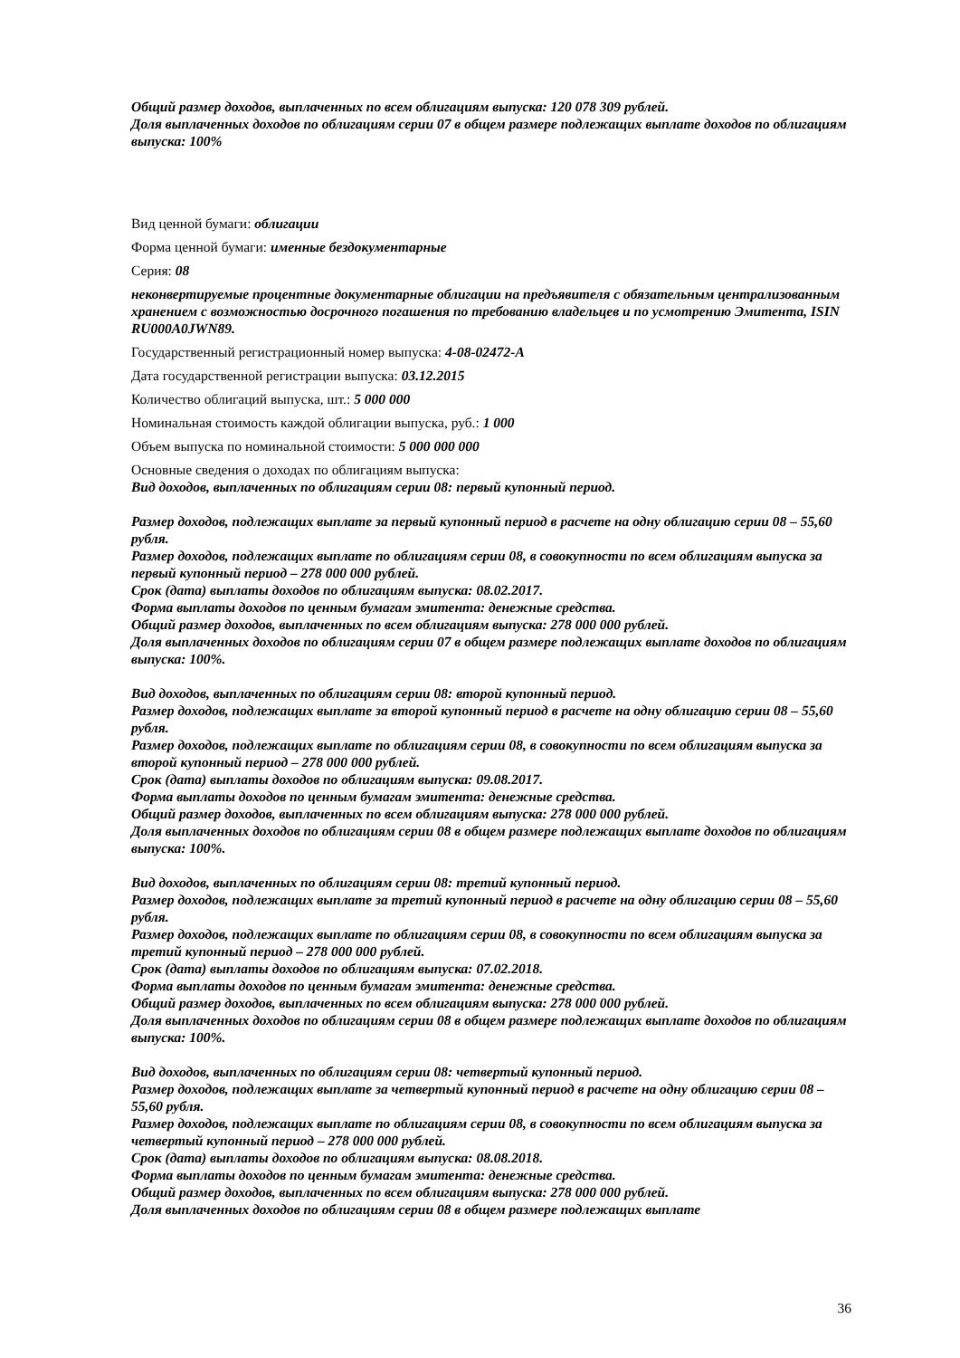Общий размер доходов, выплаченных по всем облигациям выпуска: 120 078 309 рублей.
Доля выплаченных доходов по облигациям серии 07 в общем размере подлежащих выплате доходов по облигациям выпуска: 100%
Вид ценной бумаги: облигации
Форма ценной бумаги: именные бездокументарные
Серия: 08
неконвертируемые процентные документарные облигации на предъявителя с обязательным централизованным хранением с возможностью досрочного погашения по требованию владельцев и по усмотрению Эмитента, ISIN RU000A0JWN89.
Государственный регистрационный номер выпуска: 4-08-02472-A
Дата государственной регистрации выпуска: 03.12.2015
Количество облигаций выпуска, шт.: 5 000 000
Номинальная стоимость каждой облигации выпуска, руб.: 1 000
Объем выпуска по номинальной стоимости: 5 000 000 000
Основные сведения о доходах по облигациям выпуска:
Вид доходов, выплаченных по облигациям серии 08: первый купонный период.
Размер доходов, подлежащих выплате за первый купонный период в расчете на одну облигацию серии 08 – 55,60 рубля.
Размер доходов, подлежащих выплате по облигациям серии 08, в совокупности по всем облигациям выпуска за первый купонный период – 278 000 000 рублей.
Срок (дата) выплаты доходов по облигациям выпуска: 08.02.2017.
Форма выплаты доходов по ценным бумагам эмитента: денежные средства.
Общий размер доходов, выплаченных по всем облигациям выпуска: 278 000 000 рублей.
Доля выплаченных доходов по облигациям серии 07 в общем размере подлежащих выплате доходов по облигациям выпуска: 100%.
Вид доходов, выплаченных по облигациям серии 08: второй купонный период.
Размер доходов, подлежащих выплате за второй купонный период в расчете на одну облигацию серии 08 – 55,60 рубля.
Размер доходов, подлежащих выплате по облигациям серии 08, в совокупности по всем облигациям выпуска за второй купонный период – 278 000 000 рублей.
Срок (дата) выплаты доходов по облигациям выпуска: 09.08.2017.
Форма выплаты доходов по ценным бумагам эмитента: денежные средства.
Общий размер доходов, выплаченных по всем облигациям выпуска: 278 000 000 рублей.
Доля выплаченных доходов по облигациям серии 08 в общем размере подлежащих выплате доходов по облигациям выпуска: 100%.
Вид доходов, выплаченных по облигациям серии 08: третий купонный период.
Размер доходов, подлежащих выплате за третий купонный период в расчете на одну облигацию серии 08 – 55,60 рубля.
Размер доходов, подлежащих выплате по облигациям серии 08, в совокупности по всем облигациям выпуска за третий купонный период – 278 000 000 рублей.
Срок (дата) выплаты доходов по облигациям выпуска: 07.02.2018.
Форма выплаты доходов по ценным бумагам эмитента: денежные средства.
Общий размер доходов, выплаченных по всем облигациям выпуска: 278 000 000 рублей.
Доля выплаченных доходов по облигациям серии 08 в общем размере подлежащих выплате доходов по облигациям выпуска: 100%.
Вид доходов, выплаченных по облигациям серии 08: четвертый купонный период.
Размер доходов, подлежащих выплате за четвертый купонный период в расчете на одну облигацию серии 08 – 55,60 рубля.
Размер доходов, подлежащих выплате по облигациям серии 08, в совокупности по всем облигациям выпуска за четвертый купонный период – 278 000 000 рублей.
Срок (дата) выплаты доходов по облигациям выпуска: 08.08.2018.
Форма выплаты доходов по ценным бумагам эмитента: денежные средства.
Общий размер доходов, выплаченных по всем облигациям выпуска: 278 000 000 рублей.
Доля выплаченных доходов по облигациям серии 08 в общем размере подлежащих выплате
36